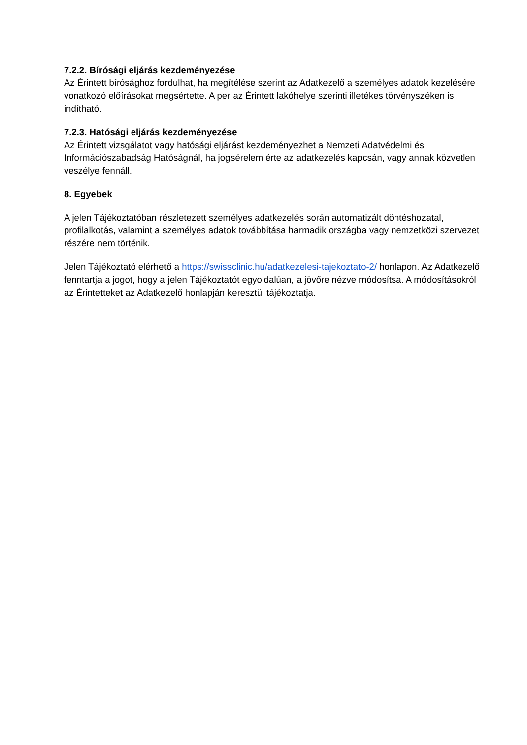7.2.2. Bírósági eljárás kezdeményezése
Az Érintett bírósághoz fordulhat, ha megítélése szerint az Adatkezelő a személyes adatok kezelésére vonatkozó előírásokat megsértette. A per az Érintett lakóhelye szerinti illetékes törvényszéken is indítható.
7.2.3. Hatósági eljárás kezdeményezése
Az Érintett vizsgálatot vagy hatósági eljárást kezdeményezhet a Nemzeti Adatvédelmi és Információszabadság Hatóságnál, ha jogsérelem érte az adatkezelés kapcsán, vagy annak közvetlen veszélye fennáll.
8. Egyebek
A jelen Tájékoztatóban részletezett személyes adatkezelés során automatizált döntéshozatal, profilalkotás, valamint a személyes adatok továbbítása harmadik országba vagy nemzetközi szervezet részére nem történik.
Jelen Tájékoztató elérhető a https://swissclinic.hu/adatkezelesi-tajekoztato-2/ honlapon. Az Adatkezelő fenntartja a jogot, hogy a jelen Tájékoztatót egyoldalúan, a jövőre nézve módosítsa. A módosításokról az Érintetteket az Adatkezelő honlapján keresztül tájékoztatja.